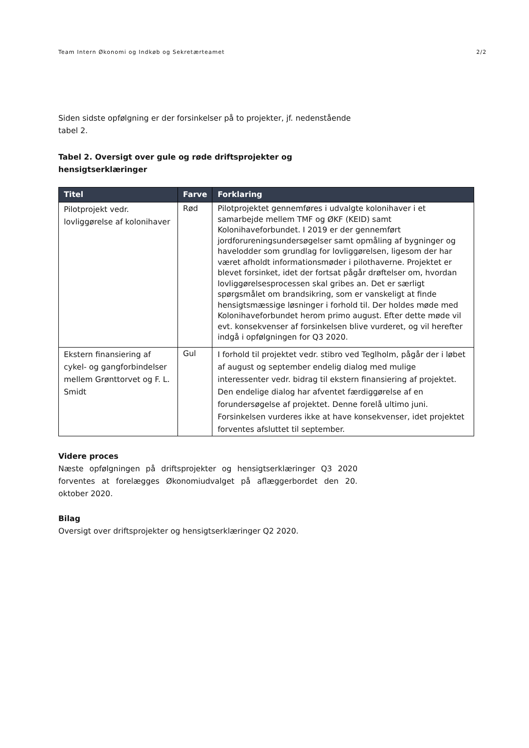Team Intern Økonomi og Indkøb og Sekretærteamet 2/2
Siden sidste opfølgning er der forsinkelser på to projekter, jf. nedenstående tabel 2.
Tabel 2. Oversigt over gule og røde driftsprojekter og hensigtserklæringer
| Titel | Farve | Forklaring |
| --- | --- | --- |
| Pilotprojekt vedr. lovliggørelse af kolonihaver | Rød | Pilotprojektet gennemføres i udvalgte kolonihaver i et samarbejde mellem TMF og ØKF (KEID) samt Kolonihaveforbundet. I 2019 er der gennemført jordforureningsundersøgelser samt opmåling af bygninger og havelodder som grundlag for lovliggørelsen, ligesom der har været afholdt informationsmøder i pilothaverne. Projektet er blevet forsinket, idet der fortsat pågår drøftelser om, hvordan lovliggørelsesprocessen skal gribes an. Det er særligt spørgsmålet om brandsikring, som er vanskeligt at finde hensigtsmæssige løsninger i forhold til. Der holdes møde med Kolonihaveforbundet herom primo august. Efter dette møde vil evt. konsekvenser af forsinkelsen blive vurderet, og vil herefter indgå i opfølgningen for Q3 2020. |
| Ekstern finansiering af cykel- og gangforbindelser mellem Grønttorvet og F. L. Smidt | Gul | I forhold til projektet vedr. stibro ved Teglholm, pågår der i løbet af august og september endelig dialog med mulige interessenter vedr. bidrag til ekstern finansiering af projektet. Den endelige dialog har afventet færdiggørelse af en forundersøgelse af projektet. Denne forelå ultimo juni. Forsinkelsen vurderes ikke at have konsekvenser, idet projektet forventes afsluttet til september. |
Videre proces
Næste opfølgningen på driftsprojekter og hensigtserklæringer Q3 2020 forventes at forelægges Økonomiudvalget på aflæggerbordet den 20. oktober 2020.
Bilag
Oversigt over driftsprojekter og hensigtserklæringer Q2 2020.